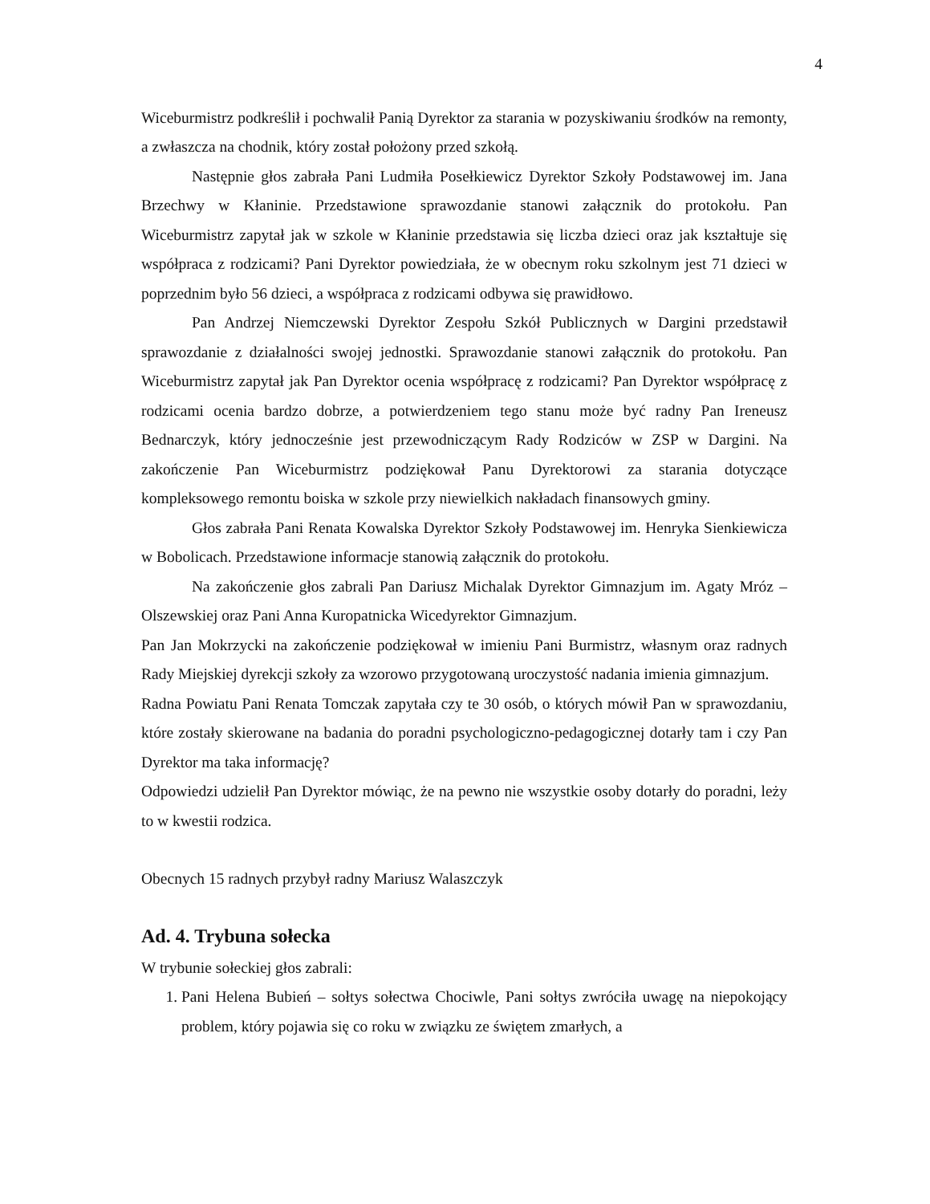4
Wiceburmistrz podkreślił i pochwalił Panią Dyrektor za starania w pozyskiwaniu środków na remonty, a zwłaszcza na chodnik, który został położony przed szkołą.
Następnie głos zabrała Pani Ludmiła Posełkiewicz Dyrektor Szkoły Podstawowej im. Jana Brzechwy w Kłaninie. Przedstawione sprawozdanie stanowi załącznik do protokołu. Pan Wiceburmistrz zapytał jak w szkole w Kłaninie przedstawia się liczba dzieci oraz jak kształtuje się współpraca z rodzicami? Pani Dyrektor powiedziała, że w obecnym roku szkolnym jest 71 dzieci w poprzednim było 56 dzieci, a współpraca z rodzicami odbywa się prawidłowo.
Pan Andrzej Niemczewski Dyrektor Zespołu Szkół Publicznych w Dargini przedstawił sprawozdanie z działalności swojej jednostki. Sprawozdanie stanowi załącznik do protokołu. Pan Wiceburmistrz zapytał jak Pan Dyrektor ocenia współpracę z rodzicami? Pan Dyrektor współpracę z rodzicami ocenia bardzo dobrze, a potwierdzeniem tego stanu może być radny Pan Ireneusz Bednarczyk, który jednocześnie jest przewodniczącym Rady Rodziców w ZSP w Dargini. Na zakończenie Pan Wiceburmistrz podziękował Panu Dyrektorowi za starania dotyczące kompleksowego remontu boiska w szkole przy niewielkich nakładach finansowych gminy.
Głos zabrała Pani Renata Kowalska Dyrektor Szkoły Podstawowej im. Henryka Sienkiewicza w Bobolicach. Przedstawione informacje stanowią załącznik do protokołu.
Na zakończenie głos zabrali Pan Dariusz Michalak Dyrektor Gimnazjum im. Agaty Mróz – Olszewskiej oraz Pani Anna Kuropatnicka Wicedyrektor Gimnazjum.
Pan Jan Mokrzycki na zakończenie podziękował w imieniu Pani Burmistrz, własnym oraz radnych Rady Miejskiej dyrekcji szkoły za wzorowo przygotowaną uroczystość nadania imienia gimnazjum.
Radna Powiatu Pani Renata Tomczak zapytała czy te 30 osób, o których mówił Pan w sprawozdaniu, które zostały skierowane na badania do poradni psychologiczno-pedagogicznej dotarły tam i czy Pan Dyrektor ma taka informację?
Odpowiedzi udzielił Pan Dyrektor mówiąc, że na pewno nie wszystkie osoby dotarły do poradni, leży to w kwestii rodzica.
Obecnych 15 radnych przybył radny Mariusz Walaszczyk
Ad. 4. Trybuna sołecka
W trybunie sołeckiej głos zabrali:
1. Pani Helena Bubień – sołtys sołectwa Chociwle, Pani sołtys zwróciła uwagę na niepokojący problem, który pojawia się co roku w związku ze świętem zmarłych, a